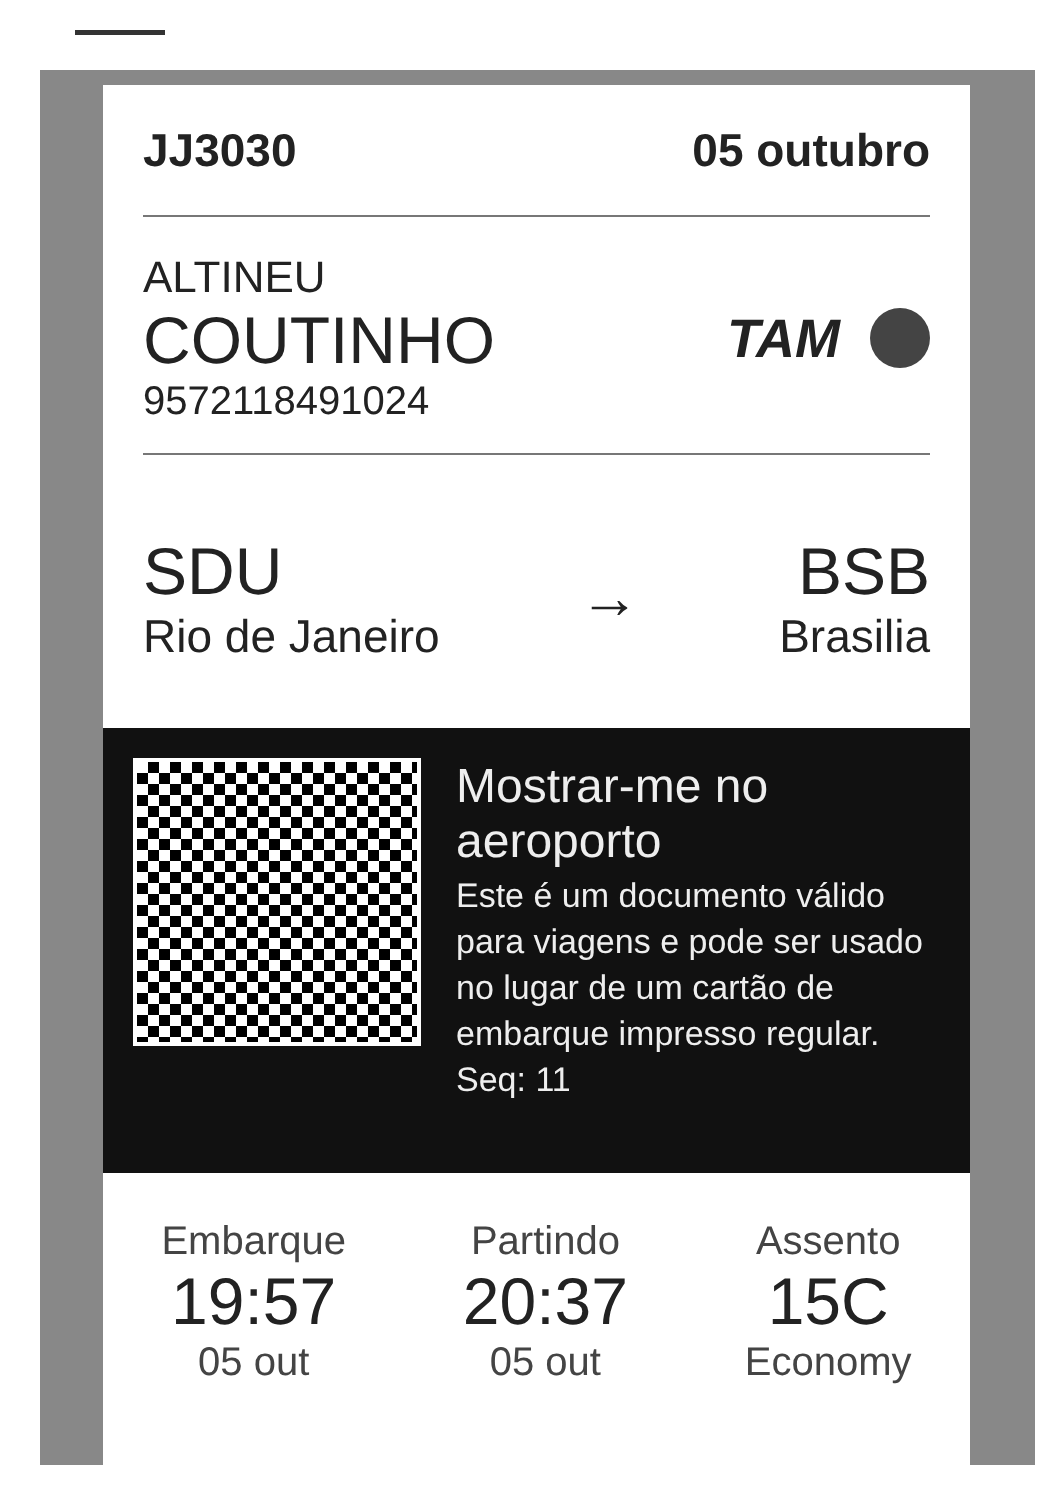JJ3030 05 outubro
ALTINEU
COUTINHO
9572118491024
TAM
SDU
Rio de Janeiro
→
BSB
Brasilia
Mostrar-me no aeroporto
Este é um documento válido para viagens e pode ser usado no lugar de um cartão de embarque impresso regular.
Seq: 11
Embarque
19:57
05 out
Partindo
20:37
05 out
Assento
15C
Economy